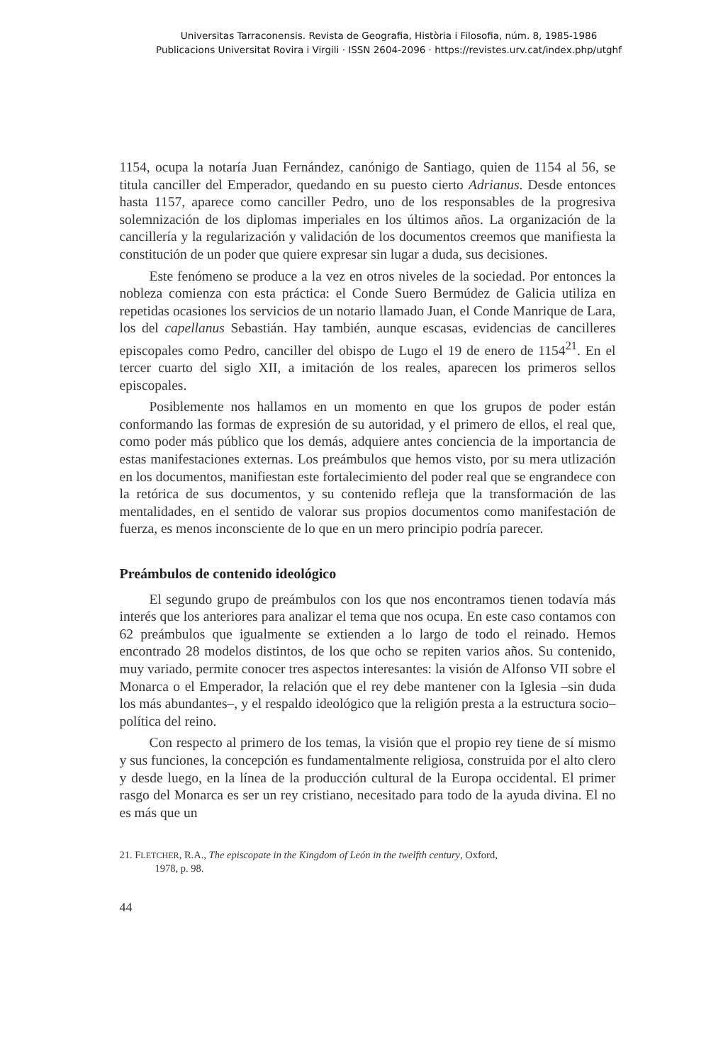Universitas Tarraconensis. Revista de Geografia, Història i Filosofia, núm. 8, 1985-1986
Publicacions Universitat Rovira i Virgili · ISSN 2604-2096 · https://revistes.urv.cat/index.php/utghf
1154, ocupa la notaría Juan Fernández, canónigo de Santiago, quien de 1154 al 56, se titula canciller del Emperador, quedando en su puesto cierto Adrianus. Desde entonces hasta 1157, aparece como canciller Pedro, uno de los responsables de la progresiva solemnización de los diplomas imperiales en los últimos años. La organización de la cancillería y la regularización y validación de los documentos creemos que manifiesta la constitución de un poder que quiere expresar sin lugar a duda, sus decisiones.
Este fenómeno se produce a la vez en otros niveles de la sociedad. Por entonces la nobleza comienza con esta práctica: el Conde Suero Bermúdez de Galicia utiliza en repetidas ocasiones los servicios de un notario llamado Juan, el Conde Manrique de Lara, los del capellanus Sebastián. Hay también, aunque escasas, evidencias de cancilleres episcopales como Pedro, canciller del obispo de Lugo el 19 de enero de 1154<sup>21</sup>. En el tercer cuarto del siglo XII, a imitación de los reales, aparecen los primeros sellos episcopales.
Posiblemente nos hallamos en un momento en que los grupos de poder están conformando las formas de expresión de su autoridad, y el primero de ellos, el real que, como poder más público que los demás, adquiere antes conciencia de la importancia de estas manifestaciones externas. Los preámbulos que hemos visto, por su mera utlización en los documentos, manifiestan este fortalecimiento del poder real que se engrandece con la retórica de sus documentos, y su contenido refleja que la transformación de las mentalidades, en el sentido de valorar sus propios documentos como manifestación de fuerza, es menos inconsciente de lo que en un mero principio podría parecer.
Preámbulos de contenido ideológico
El segundo grupo de preámbulos con los que nos encontramos tienen todavía más interés que los anteriores para analizar el tema que nos ocupa. En este caso contamos con 62 preámbulos que igualmente se extienden a lo largo de todo el reinado. Hemos encontrado 28 modelos distintos, de los que ocho se repiten varios años. Su contenido, muy variado, permite conocer tres aspectos interesantes: la visión de Alfonso VII sobre el Monarca o el Emperador, la relación que el rey debe mantener con la Iglesia –sin duda los más abundantes–, y el respaldo ideológico que la religión presta a la estructura socio–política del reino.
Con respecto al primero de los temas, la visión que el propio rey tiene de sí mismo y sus funciones, la concepción es fundamentalmente religiosa, construida por el alto clero y desde luego, en la línea de la producción cultural de la Europa occidental. El primer rasgo del Monarca es ser un rey cristiano, necesitado para todo de la ayuda divina. El no es más que un
21. FLETCHER, R.A., The episcopate in the Kingdom of León in the twelfth century, Oxford,
1978, p. 98.
44